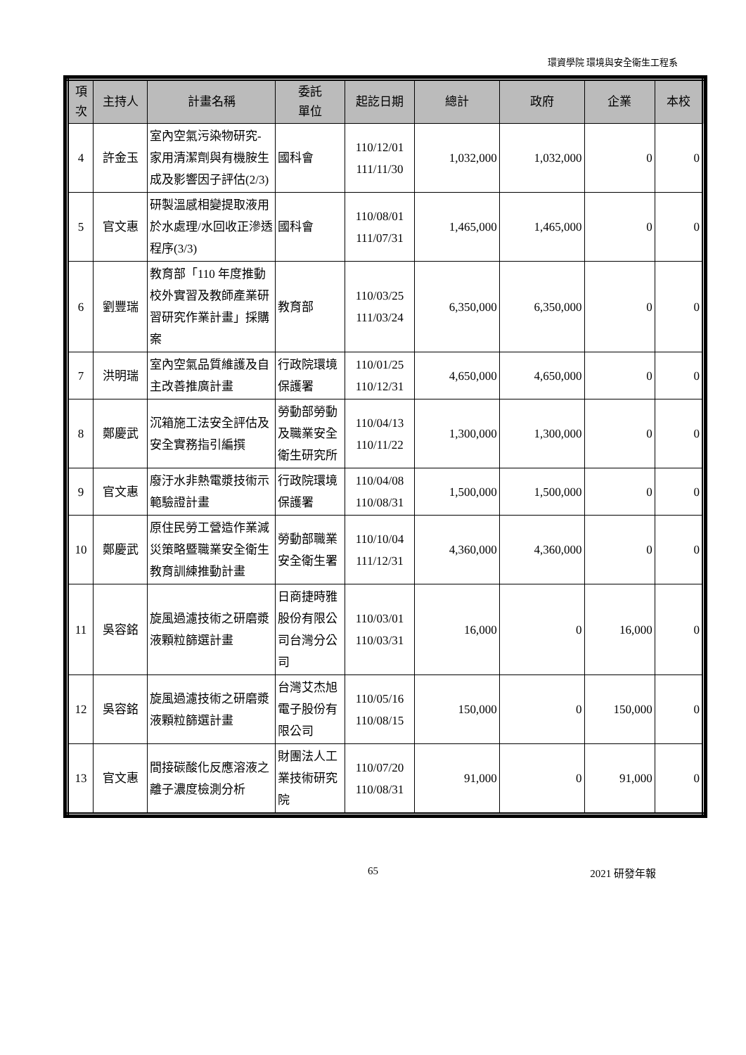環資學院 環境與安全衛生工程系
| 項次 | 主持人 | 計畫名稱 | 委託 單位 | 起訖日期 | 總計 | 政府 | 企業 | 本校 |
| --- | --- | --- | --- | --- | --- | --- | --- | --- |
| 4 | 許金玉 | 室內空氣污染物研究-家用清潔劑與有機胺生成及影響因子評估(2/3) | 國科會 | 110/12/01 111/11/30 | 1,032,000 | 1,032,000 | 0 | 0 |
| 5 | 官文惠 | 研製溫感相變提取液用於水處理/水回收正滲透程序(3/3) | 國科會 | 110/08/01 111/07/31 | 1,465,000 | 1,465,000 | 0 | 0 |
| 6 | 劉豐瑞 | 教育部「110 年度推動校外實習及教師產業研習研究作業計畫」採購案 | 教育部 | 110/03/25 111/03/24 | 6,350,000 | 6,350,000 | 0 | 0 |
| 7 | 洪明瑞 | 室內空氣品質維護及自主改善推廣計畫 | 行政院環境保護署 | 110/01/25 110/12/31 | 4,650,000 | 4,650,000 | 0 | 0 |
| 8 | 鄭慶武 | 沉箱施工法安全評估及安全實務指引編撰 | 勞動部勞動及職業安全衛生研究所 | 110/04/13 110/11/22 | 1,300,000 | 1,300,000 | 0 | 0 |
| 9 | 官文惠 | 廢汙水非熱電漿技術示範驗證計畫 | 行政院環境保護署 | 110/04/08 110/08/31 | 1,500,000 | 1,500,000 | 0 | 0 |
| 10 | 鄭慶武 | 原住民勞工營造作業減災策略暨職業安全衛生教育訓練推動計畫 | 勞動部職業安全衛生署 | 110/10/04 111/12/31 | 4,360,000 | 4,360,000 | 0 | 0 |
| 11 | 吳容銘 | 旋風過濾技術之研磨漿液顆粒篩選計畫 | 日商捷時雅股份有限公司台灣分公司 | 110/03/01 110/03/31 | 16,000 | 0 | 16,000 | 0 |
| 12 | 吳容銘 | 旋風過濾技術之研磨漿液顆粒篩選計畫 | 台灣艾杰旭電子股份有限公司 | 110/05/16 110/08/15 | 150,000 | 0 | 150,000 | 0 |
| 13 | 官文惠 | 間接碳酸化反應溶液之離子濃度檢測分析 | 財團法人工業技術研究院 | 110/07/20 110/08/31 | 91,000 | 0 | 91,000 | 0 |
65 2021 研發年報